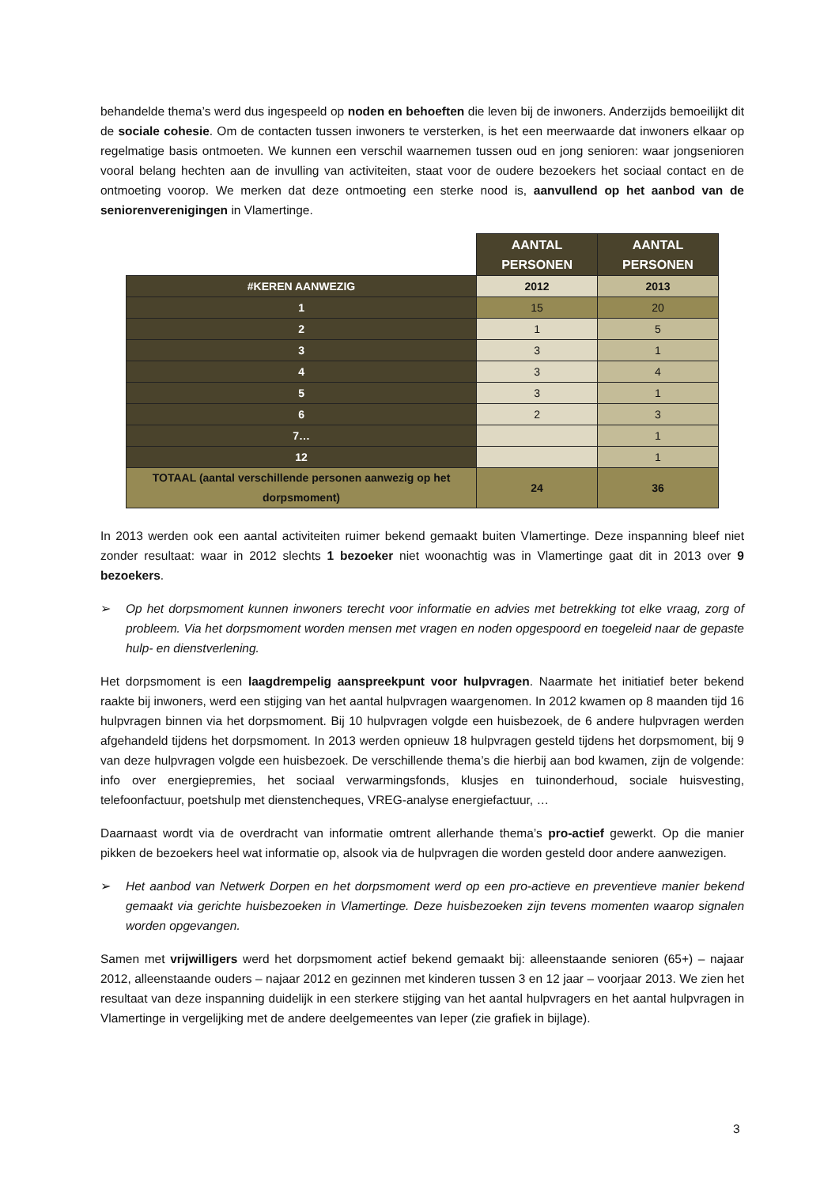behandelde thema’s werd dus ingespeeld op noden en behoeften die leven bij de inwoners. Anderzijds bemoeilijkt dit de sociale cohesie. Om de contacten tussen inwoners te versterken, is het een meerwaarde dat inwoners elkaar op regelmatige basis ontmoeten. We kunnen een verschil waarnemen tussen oud en jong senioren: waar jongsenioren vooral belang hechten aan de invulling van activiteiten, staat voor de oudere bezoekers het sociaal contact en de ontmoeting voorop. We merken dat deze ontmoeting een sterke nood is, aanvullend op het aanbod van de seniorenverenigingen in Vlamertinge.
| | AANTAL PERSONEN | AANTAL PERSONEN |
| #KEREN AANWEZIG | 2012 | 2013 |
| 1 | 15 | 20 |
| 2 | 1 | 5 |
| 3 | 3 | 1 |
| 4 | 3 | 4 |
| 5 | 3 | 1 |
| 6 | 2 | 3 |
| 7… | | 1 |
| 12 | | 1 |
| TOTAAL (aantal verschillende personen aanwezig op het dorpsmoment) | 24 | 36 |
In 2013 werden ook een aantal activiteiten ruimer bekend gemaakt buiten Vlamertinge. Deze inspanning bleef niet zonder resultaat: waar in 2012 slechts 1 bezoeker niet woonachtig was in Vlamertinge gaat dit in 2013 over 9 bezoekers.
➢ Op het dorpsmoment kunnen inwoners terecht voor informatie en advies met betrekking tot elke vraag, zorg of probleem. Via het dorpsmoment worden mensen met vragen en noden opgespoord en toegeleid naar de gepaste hulp- en dienstverlening.
Het dorpsmoment is een laagdrempelig aanspreekpunt voor hulpvragen. Naarmate het initiatief beter bekend raakte bij inwoners, werd een stijging van het aantal hulpvragen waargenomen. In 2012 kwamen op 8 maanden tijd 16 hulpvragen binnen via het dorpsmoment. Bij 10 hulpvragen volgde een huisbezoek, de 6 andere hulpvragen werden afgehandeld tijdens het dorpsmoment. In 2013 werden opnieuw 18 hulpvragen gesteld tijdens het dorpsmoment, bij 9 van deze hulpvragen volgde een huisbezoek. De verschillende thema’s die hierbij aan bod kwamen, zijn de volgende: info over energiepremies, het sociaal verwarmingsfonds, klusjes en tuinonderhoud, sociale huisvesting, telefoonfactuur, poetshulp met dienstencheques, VREG-analyse energiefactuur, …
Daarnaast wordt via de overdracht van informatie omtrent allerhande thema’s pro-actief gewerkt. Op die manier pikken de bezoekers heel wat informatie op, alsook via de hulpvragen die worden gesteld door andere aanwezigen.
➢ Het aanbod van Netwerk Dorpen en het dorpsmoment werd op een pro-actieve en preventieve manier bekend gemaakt via gerichte huisbezoeken in Vlamertinge. Deze huisbezoeken zijn tevens momenten waarop signalen worden opgevangen.
Samen met vrijwilligers werd het dorpsmoment actief bekend gemaakt bij: alleenstaande senioren (65+) – najaar 2012, alleenstaande ouders – najaar 2012 en gezinnen met kinderen tussen 3 en 12 jaar – voorjaar 2013. We zien het resultaat van deze inspanning duidelijk in een sterkere stijging van het aantal hulpvragers en het aantal hulpvragen in Vlamertinge in vergelijking met de andere deelgemeentes van Ieper (zie grafiek in bijlage).
3